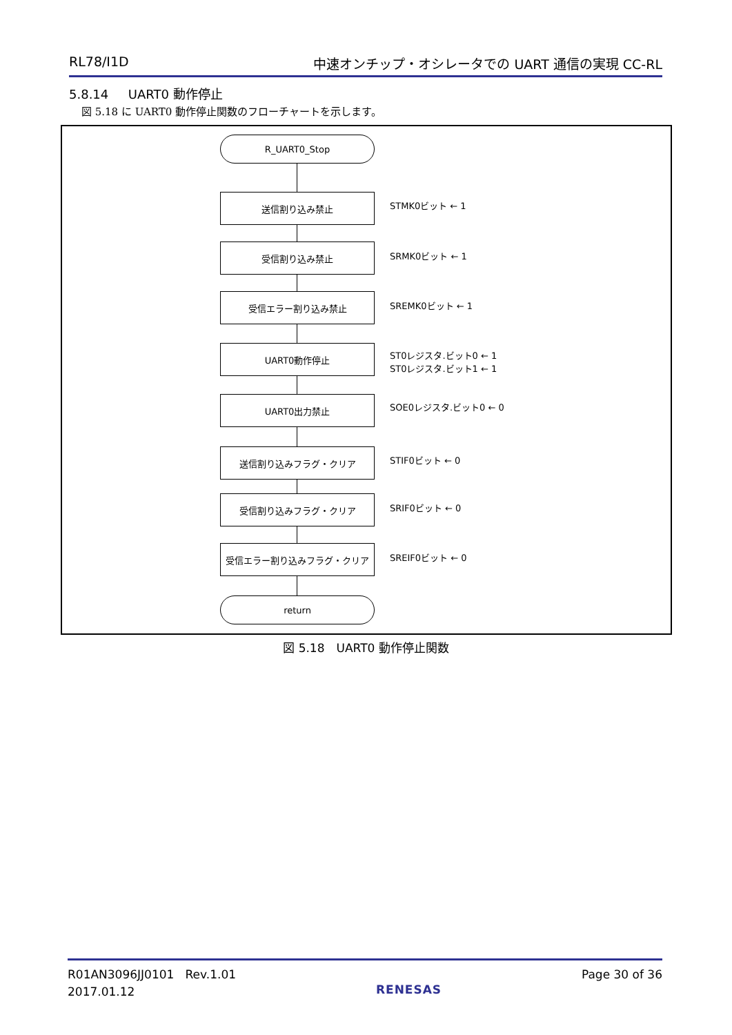RL78/I1D 中速オンチップ・オシレータでの UART 通信の実現 CC-RL
5.8.14 UART0 動作停止
図 5.18 に UART0 動作停止関数のフローチャートを示します。
R_UART0_Stop
送信割り込み禁止
受信割り込み禁止
受信エラー割り込み禁止
UART0動作停止
UART0出力禁止
送信割り込みフラグ・クリア
受信割り込みフラグ・クリア
受信エラー割り込みフラグ・クリア
return
STMK0ビット ← 1
SRMK0ビット ← 1
SREMK0ビット ← 1
ST0レジスタ.ビット0 ← 1
ST0レジスタ.ビット1 ← 1
SOE0レジスタ.ビット0 ← 0
STIF0ビット ← 0
SRIF0ビット ← 0
SREIF0ビット ← 0
図 5.18　UART0 動作停止関数
R01AN3096JJ0101 Rev.1.01
2017.01.12
RENESAS
Page 30 of 36